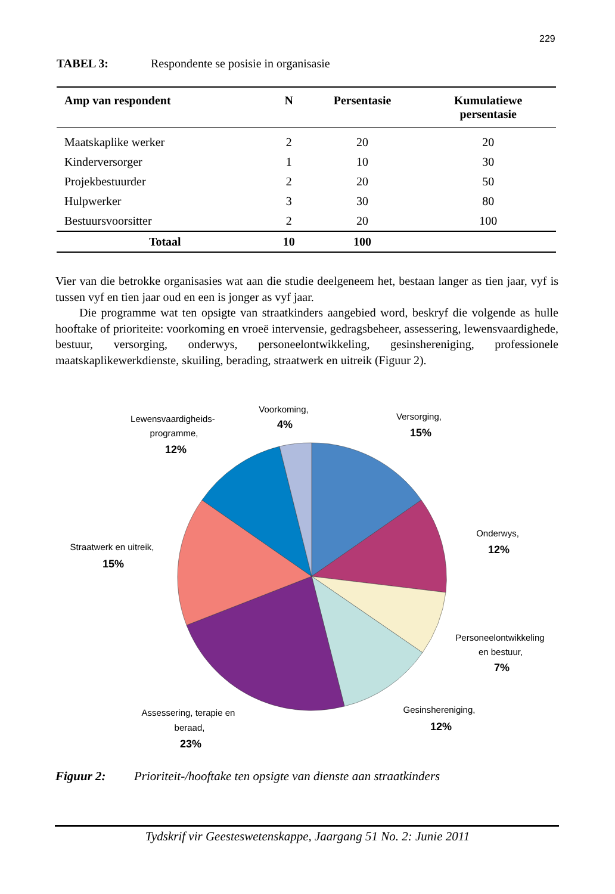229
TABEL 3: Respondente se posisie in organisasie
| Amp van respondent | N | Persentasie | Kumulatiewe persentasie |
| --- | --- | --- | --- |
| Maatskaplike werker | 2 | 20 | 20 |
| Kinderversorger | 1 | 10 | 30 |
| Projekbestuurder | 2 | 20 | 50 |
| Hulpwerker | 3 | 30 | 80 |
| Bestuursvoorsitter | 2 | 20 | 100 |
| Totaal | 10 | 100 | |
Vier van die betrokke organisasies wat aan die studie deelgeneem het, bestaan langer as tien jaar, vyf is tussen vyf en tien jaar oud en een is jonger as vyf jaar.
Die programme wat ten opsigte van straatkinders aangebied word, beskryf die volgende as hulle hooftake of prioriteite: voorkoming en vroeë intervensie, gedragsbeheer, assessering, lewensvaardighede, bestuur, versorging, onderwys, personeelontwikkeling, gesinshereniging, professionele maatskaplikewerkdienste, skuiling, berading, straatwerk en uitreik (Figuur 2).
Voorkoming,
4%
Versorging,
15%
Lewensvaardigheids-
programme,
12%
Onderwys,
12%
Straatwerk en uitreik,
15%
Personeelontwikkeling
en bestuur,
7%
Gesinshereniging,
12%
Assessering, terapie en
beraad,
23%
Figuur 2: Prioriteit-/hooftake ten opsigte van dienste aan straatkinders
Tydskrif vir Geesteswetenskappe, Jaargang 51 No. 2: Junie 2011